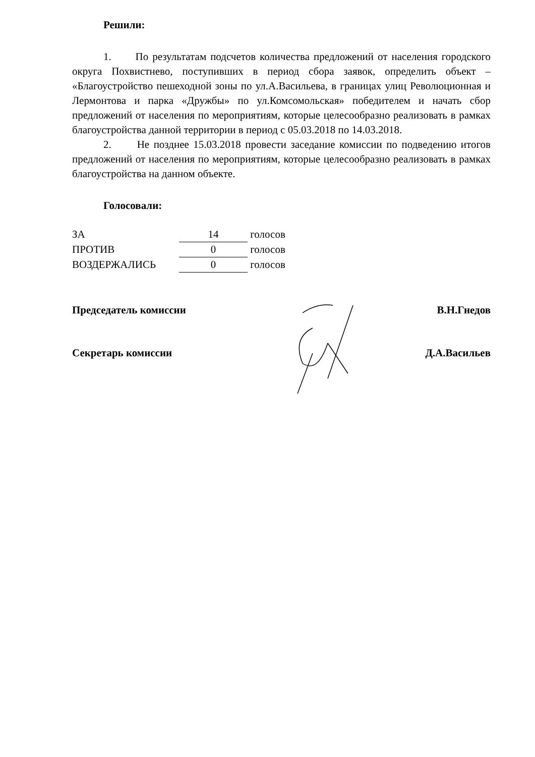Решили:
1. По результатам подсчетов количества предложений от населения городского округа Похвистнево, поступивших в период сбора заявок, определить объект – «Благоустройство пешеходной зоны по ул.А.Васильева, в границах улиц Революционная и Лермонтова и парка «Дружбы» по ул.Комсомольская» победителем и начать сбор предложений от населения по мероприятиям, которые целесообразно реализовать в рамках благоустройства данной территории в период с 05.03.2018 по 14.03.2018.
2. Не позднее 15.03.2018 провести заседание комиссии по подведению итогов предложений от населения по мероприятиям, которые целесообразно реализовать в рамках благоустройства на данном объекте.
Голосовали:
| ЗА | 14 | голосов |
| ПРОТИВ | 0 | голосов |
| ВОЗДЕРЖАЛИСЬ | 0 | голосов |
Председатель комиссии В.Н.Гнедов
Секретарь комиссии Д.А.Васильев